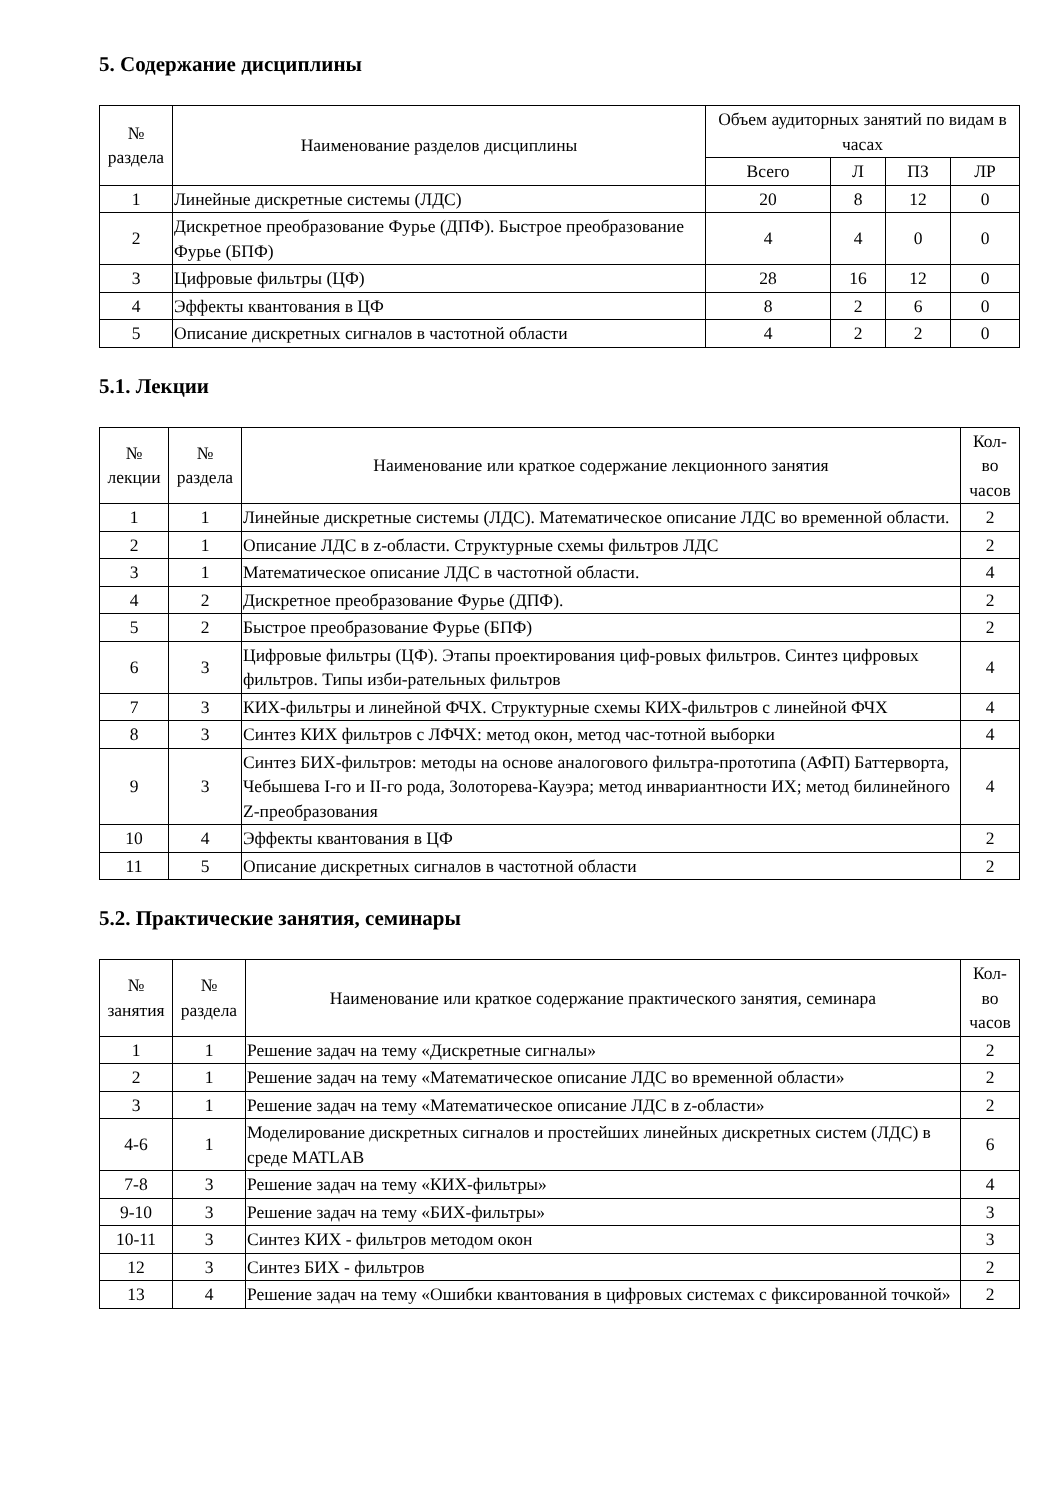5. Содержание дисциплины
| № раздела | Наименование разделов дисциплины | Объем аудиторных занятий по видам в часах | | | |
| --- | --- | --- | --- | --- | --- |
| | | Всего | Л | ПЗ | ЛР |
| 1 | Линейные дискретные системы (ЛДС) | 20 | 8 | 12 | 0 |
| 2 | Дискретное преобразование Фурье (ДПФ). Быстрое преобразование Фурье (БПФ) | 4 | 4 | 0 | 0 |
| 3 | Цифровые фильтры (ЦФ) | 28 | 16 | 12 | 0 |
| 4 | Эффекты квантования в ЦФ | 8 | 2 | 6 | 0 |
| 5 | Описание дискретных сигналов в частотной области | 4 | 2 | 2 | 0 |
5.1. Лекции
| № лекции | № раздела | Наименование или краткое содержание лекционного занятия | Кол- во часов |
| --- | --- | --- | --- |
| 1 | 1 | Линейные дискретные системы (ЛДС). Математическое описание ЛДС во временной области. | 2 |
| 2 | 1 | Описание ЛДС в z-области. Структурные схемы фильтров ЛДС | 2 |
| 3 | 1 | Математическое описание ЛДС в частотной области. | 4 |
| 4 | 2 | Дискретное преобразование Фурье (ДПФ). | 2 |
| 5 | 2 | Быстрое преобразование Фурье (БПФ) | 2 |
| 6 | 3 | Цифровые фильтры (ЦФ). Этапы проектирования циф-ровых фильтров. Синтез цифровых фильтров. Типы изби-рательных фильтров | 4 |
| 7 | 3 | КИХ-фильтры и линейной ФЧХ. Структурные схемы КИХ-фильтров с линейной ФЧХ | 4 |
| 8 | 3 | Синтез КИХ фильтров с ЛФЧХ: метод окон, метод час-тотной выборки | 4 |
| 9 | 3 | Синтез БИХ-фильтров: методы на основе аналогового фильтра-прототипа (АФП) Баттерворта, Чебышева I-го и II-го рода, Золоторева-Кауэра; метод инвариантности ИХ; метод билинейного Z-преобразования | 4 |
| 10 | 4 | Эффекты квантования в ЦФ | 2 |
| 11 | 5 | Описание дискретных сигналов в частотной области | 2 |
5.2. Практические занятия, семинары
| № занятия | № раздела | Наименование или краткое содержание практического занятия, семинара | Кол- во часов |
| --- | --- | --- | --- |
| 1 | 1 | Решение задач на тему «Дискретные сигналы» | 2 |
| 2 | 1 | Решение задач на тему «Математическое описание ЛДС во временной области» | 2 |
| 3 | 1 | Решение задач на тему «Математическое описание ЛДС в z-области» | 2 |
| 4-6 | 1 | Моделирование дискретных сигналов и простейших линейных дискретных систем (ЛДС) в среде MATLAB | 6 |
| 7-8 | 3 | Решение задач на тему «КИХ-фильтры» | 4 |
| 9-10 | 3 | Решение задач на тему «БИХ-фильтры» | 3 |
| 10-11 | 3 | Синтез КИХ - фильтров методом окон | 3 |
| 12 | 3 | Синтез БИХ - фильтров | 2 |
| 13 | 4 | Решение задач на тему «Ошибки квантования в цифровых системах с фиксированной точкой» | 2 |